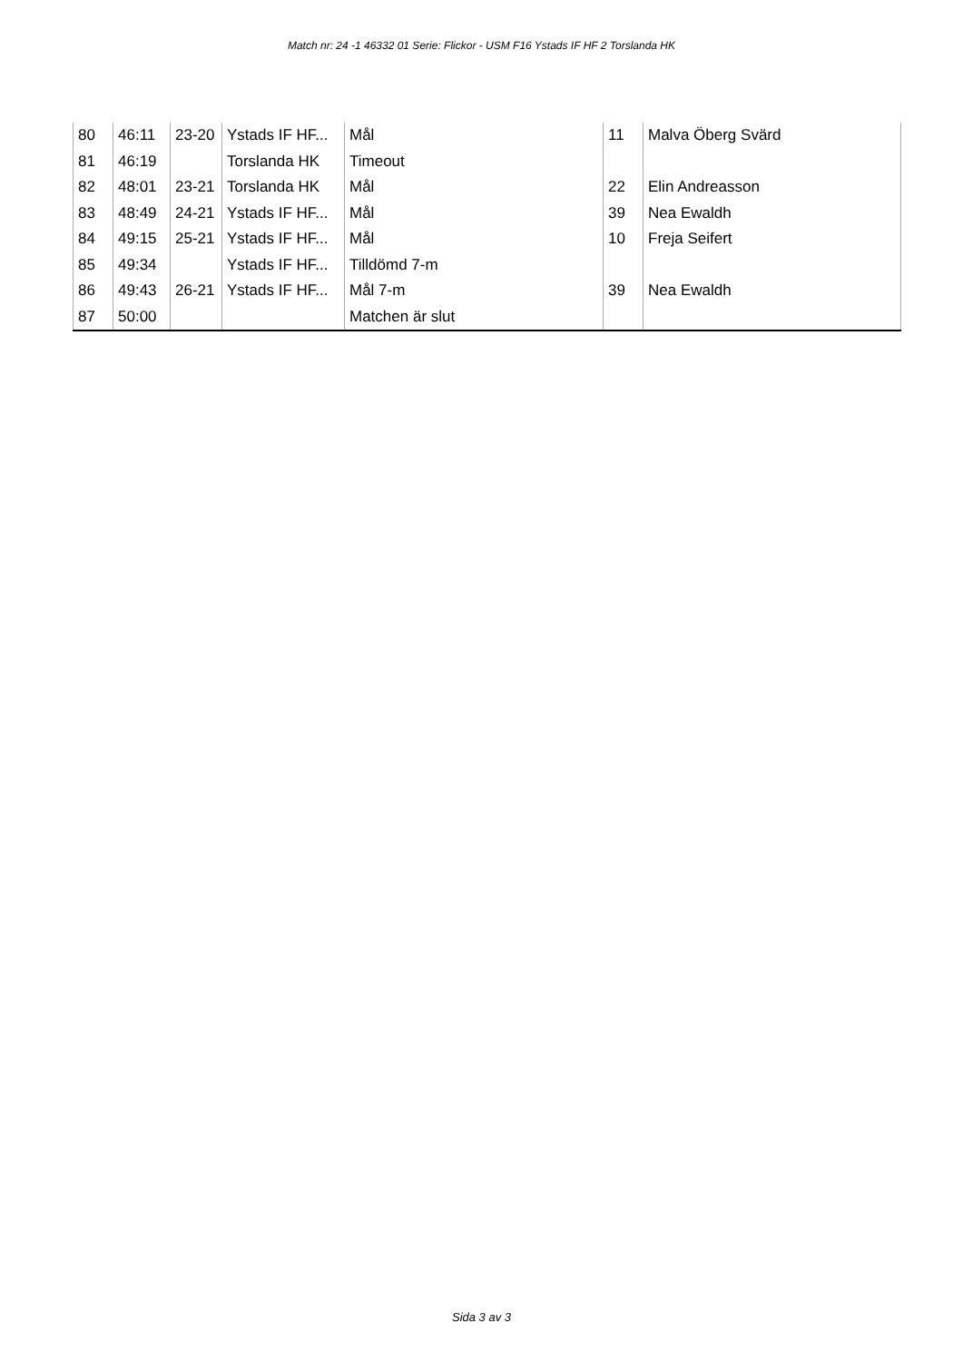Match nr: 24 -1 46332 01 Serie: Flickor - USM F16 Ystads IF HF 2 Torslanda HK
| 80 | 46:11 | 23-20 | Ystads IF HF... | Mål | 11 | Malva Öberg Svärd |
| 81 | 46:19 | | Torslanda HK | Timeout | | |
| 82 | 48:01 | 23-21 | Torslanda HK | Mål | 22 | Elin Andreasson |
| 83 | 48:49 | 24-21 | Ystads IF HF... | Mål | 39 | Nea Ewaldh |
| 84 | 49:15 | 25-21 | Ystads IF HF... | Mål | 10 | Freja Seifert |
| 85 | 49:34 | | Ystads IF HF... | Tilldömd 7-m | | |
| 86 | 49:43 | 26-21 | Ystads IF HF... | Mål 7-m | 39 | Nea Ewaldh |
| 87 | 50:00 | | | Matchen är slut | | |
Sida 3 av 3